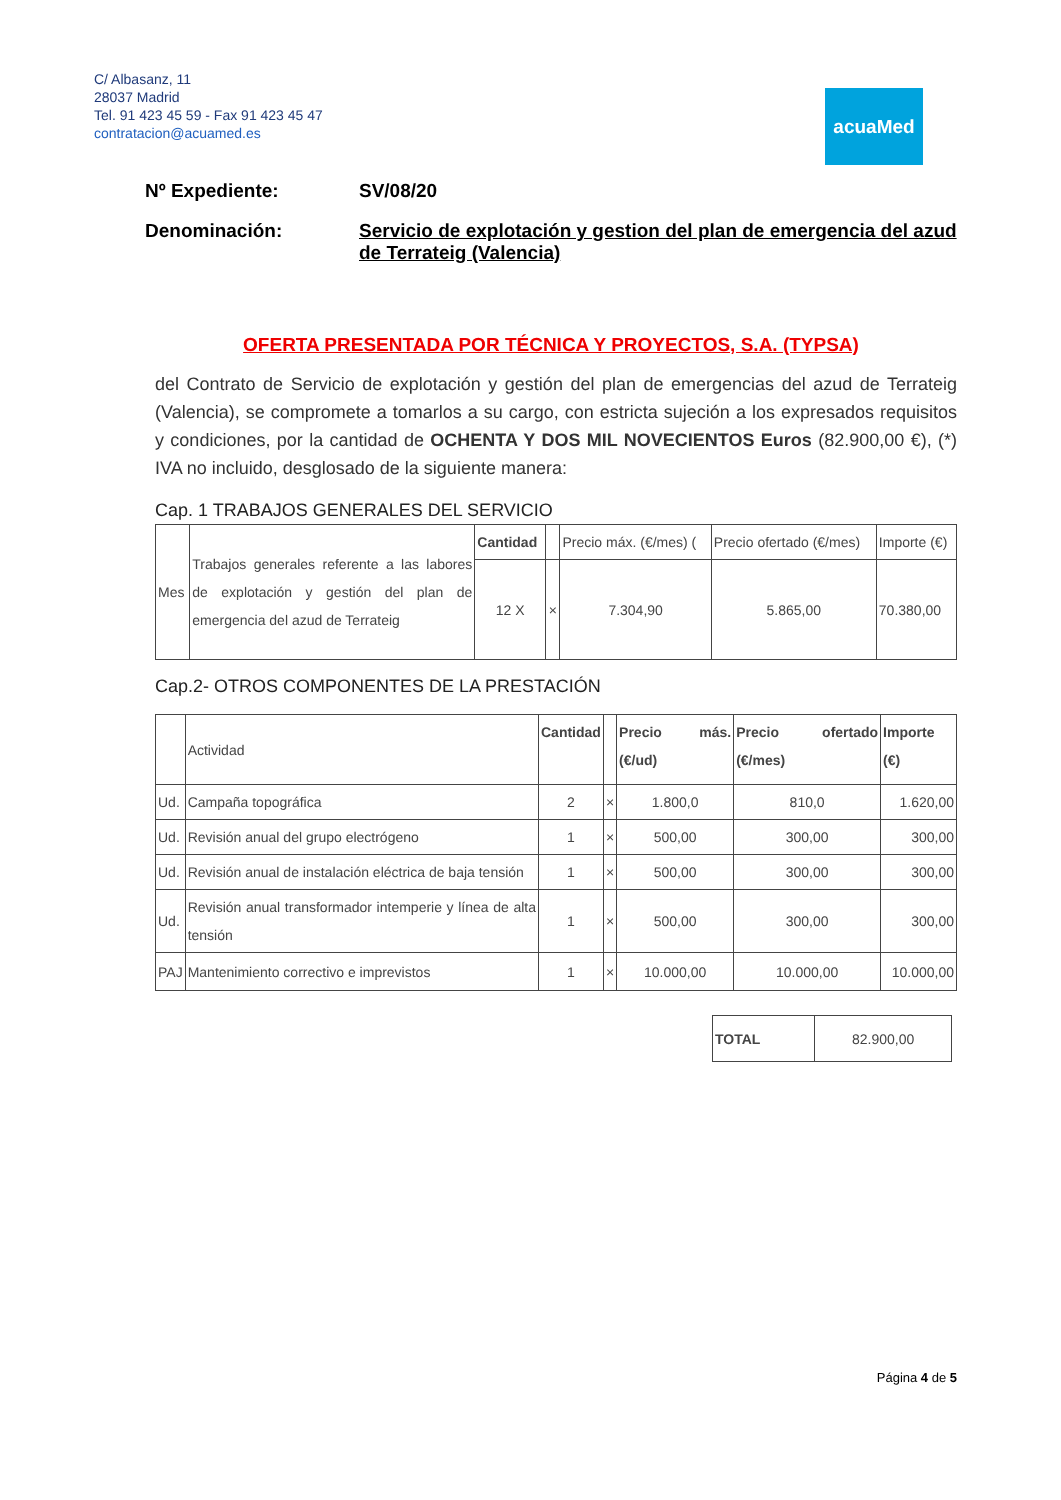C/ Albasanz, 11
28037 Madrid
Tel. 91 423 45 59 - Fax 91 423 45 47
contratacion@acuamed.es
acuaMed
Nº Expediente: SV/08/20
Denominación: Servicio de explotación y gestion del plan de emergencia del azud de Terrateig (Valencia)
OFERTA PRESENTADA POR TÉCNICA Y PROYECTOS, S.A. (TYPSA)
del Contrato de Servicio de explotación y gestión del plan de emergencias del azud de Terrateig (Valencia), se compromete a tomarlos a su cargo, con estricta sujeción a los expresados requisitos y condiciones, por la cantidad de OCHENTA Y DOS MIL NOVECIENTOS Euros (82.900,00 €), (*) IVA no incluido, desglosado de la siguiente manera:
Cap. 1 TRABAJOS GENERALES DEL SERVICIO
| Mes | Trabajos generales referente a las labores de explotación y gestión del plan de emergencia del azud de Terrateig | Cantidad | | Precio máx. (€/mes) ( | Precio ofertado (€/mes) | Importe (€) |
| | | 12 X | × | 7.304,90 | 5.865,00 | 70.380,00 |
Cap.2- OTROS COMPONENTES DE LA PRESTACIÓN
| | Actividad | Cantidad | | Precio más. (€/ud) | Precio ofertado (€/mes) | Importe (€) |
| Ud. | Campaña topográfica | 2 | × | 1.800,0 | 810,0 | 1.620,00 |
| Ud. | Revisión anual del grupo electrógeno | 1 | × | 500,00 | 300,00 | 300,00 |
| Ud. | Revisión anual de instalación eléctrica de baja tensión | 1 | × | 500,00 | 300,00 | 300,00 |
| Ud. | Revisión anual transformador intemperie y línea de alta tensión | 1 | × | 500,00 | 300,00 | 300,00 |
| PAJ | Mantenimiento correctivo e imprevistos | 1 | × | 10.000,00 | 10.000,00 | 10.000,00 |
| TOTAL | 82.900,00 |
Página 4 de 5